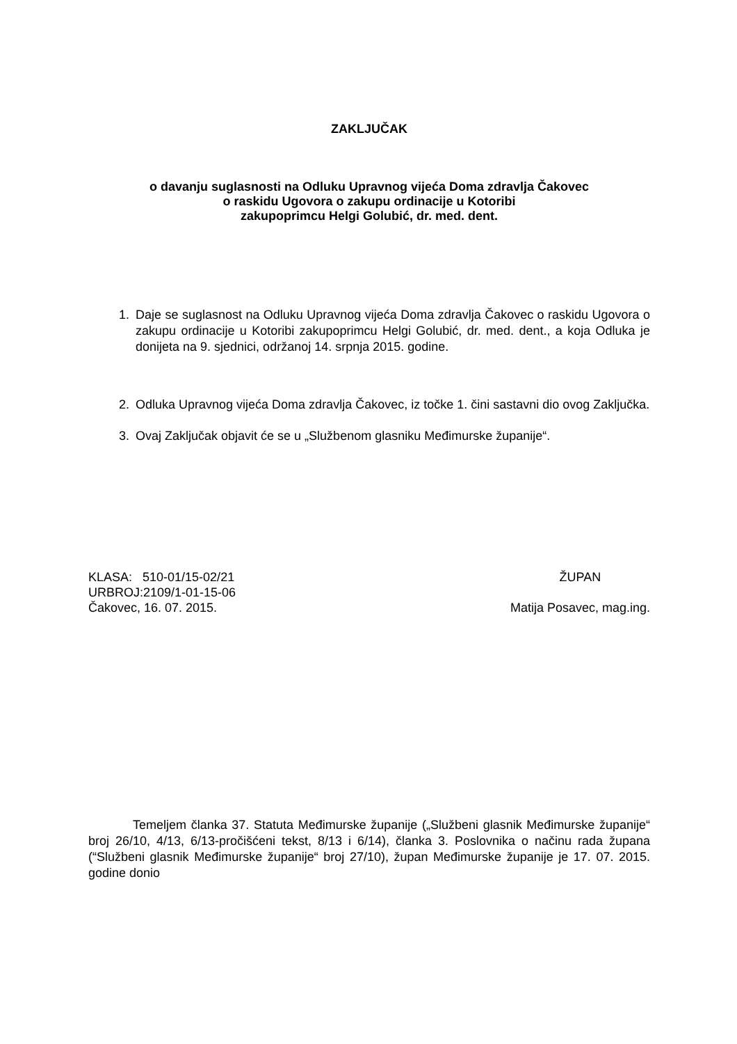ZAKLJUČAK
o davanju suglasnosti na Odluku Upravnog vijeća Doma zdravlja Čakovec
o raskidu Ugovora o zakupu ordinacije u Kotoribi
zakupoprimcu Helgi Golubić, dr. med. dent.
1. Daje se suglasnost na Odluku Upravnog vijeća Doma zdravlja Čakovec o raskidu Ugovora o zakupu ordinacije u Kotoribi zakupoprimcu Helgi Golubić, dr. med. dent., a koja Odluka je donijeta na 9. sjednici, održanoj 14. srpnja 2015. godine.
2. Odluka Upravnog vijeća Doma zdravlja Čakovec, iz točke 1. čini sastavni dio ovog Zaključka.
3. Ovaj Zaključak objavit će se u „Službenom glasniku Međimurske županije“.
KLASA: 510-01/15-02/21
URBROJ:2109/1-01-15-06
Čakovec, 16. 07. 2015.
ŽUPAN
Matija Posavec, mag.ing.
Temeljem članka 37. Statuta Međimurske županije („Službeni glasnik Međimurske županije“ broj 26/10, 4/13, 6/13-pročišćeni tekst, 8/13 i 6/14), članka 3. Poslovnika o načinu rada župana (“Službeni glasnik Međimurske županije“ broj 27/10), župan Međimurske županije je 17. 07. 2015. godine donio